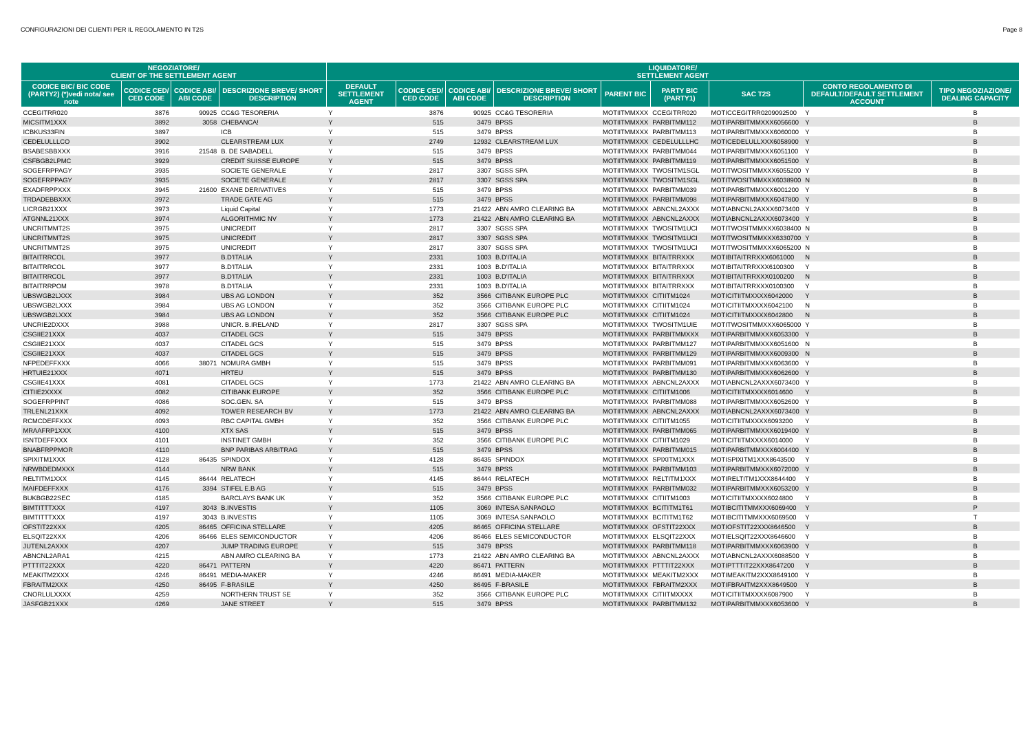CONFIGURAZIONI DEI CLIENTI PER IL REGOLAMENTO IN T2S Page 8
| NEGOZIATORE/ CLIENT OF THE SETTLEMENT AGENT | | | | LIQUIDATORE/ SETTLEMENT AGENT | | | | | | | | |
| --- | --- | --- | --- | --- | --- | --- | --- | --- | --- | --- | --- | --- |
| CODICE BIC/ BIC CODE (PARTY2) (*)vedi nota/ see note | CODICE CED/ CED CODE | CODICE ABI/ ABI CODE | DESCRIZIONE BREVE/ SHORT DESCRIPTION | DEFAULT SETTLEMENT AGENT | CODICE CED/ CED CODE | CODICE ABI/ ABI CODE | DESCRIZIONE BREVE/ SHORT DESCRIPTION | PARENT BIC | PARTY BIC (PARTY1) | SAC T2S | CONTO REGOLAMENTO DI DEFAULT/DEFAULT SETTLEMENT ACCOUNT | TIPO NEGOZIAZIONE/ DEALING CAPACITY |
| CCEGITRR020 | 3876 | 90925 | CC&G TESORERIA | Y | 3876 | 90925 | CC&G TESORERIA | MOTIITMMXXX | CCEGITRR020 | MOTICCEGITRR0209092500 | Y | B |
| MICSITM1XXX | 3892 | 3058 | CHEBANCA! | Y | 515 | 3479 | BPSS | MOTIITMMXXX | PARBITMM112 | MOTIPARBITMMXXX6056600 | Y | B |
| ICBKUS33FIN | 3897 | | ICB | Y | 515 | 3479 | BPSS | MOTIITMMXXX | PARBITMM113 | MOTIPARBITMMXXX6060000 | Y | B |
| CEDELULLLCO | 3902 | | CLEARSTREAM LUX | Y | 2749 | 12932 | CLEARSTREAM LUX | MOTIITMMXXX | CEDELULLLHC | MOTICEDELULLXXX6058900 | Y | B |
| BSABESBBXXX | 3916 | 21548 | B. DE SABADELL | Y | 515 | 3479 | BPSS | MOTIITMMXXX | PARBITMM044 | MOTIPARBITMMXXX6051100 | Y | B |
| CSFBGB2LPMC | 3929 | | CREDIT SUISSE EUROPE | Y | 515 | 3479 | BPSS | MOTIITMMXXX | PARBITMM119 | MOTIPARBITMMXXX6051500 | Y | B |
| SOGEFRPPAGY | 3935 | | SOCIETE GENERALE | Y | 2817 | 3307 | SGSS SPA | MOTIITMMXXX | TWOSITM1SGL | MOTITWOSITMMXXX6055200 | Y | B |
| SOGEFRPPAGY | 3935 | | SOCIETE GENERALE | Y | 2817 | 3307 | SGSS SPA | MOTIITMMXXX | TWOSITM1SGL | MOTITWOSITMMXXX6038900 | N | B |
| EXADFRPPXXX | 3945 | 21600 | EXANE DERIVATIVES | Y | 515 | 3479 | BPSS | MOTIITMMXXX | PARBITMM039 | MOTIPARBITMMXXX6001200 | Y | B |
| TRDADEBBXXX | 3972 | | TRADE GATE AG | Y | 515 | 3479 | BPSS | MOTIITMMXXX | PARBITMM098 | MOTIPARBITMMXXX6047800 | Y | B |
| LICRGB21XXX | 3973 | | Liquid Capital | Y | 1773 | 21422 | ABN AMRO CLEARING BA | MOTIITMMXXX | ABNCNL2AXXX | MOTIABNCNL2AXXX6073400 | Y | B |
| ATGNNL21XXX | 3974 | | ALGORITHMIC NV | Y | 1773 | 21422 | ABN AMRO CLEARING BA | MOTIITMMXXX | ABNCNL2AXXX | MOTIABNCNL2AXXX6073400 | Y | B |
| UNCRITMMT2S | 3975 | | UNICREDIT | Y | 2817 | 3307 | SGSS SPA | MOTIITMMXXX | TWOSITM1UCI | MOTITWOSITMMXXX6038400 | N | B |
| UNCRITMMT2S | 3975 | | UNICREDIT | Y | 2817 | 3307 | SGSS SPA | MOTIITMMXXX | TWOSITM1UCI | MOTITWOSITMMXXX6330700 | Y | B |
| UNCRITMMT2S | 3975 | | UNICREDIT | Y | 2817 | 3307 | SGSS SPA | MOTIITMMXXX | TWOSITM1UCI | MOTITWOSITMMXXX6065200 | N | B |
| BITAITRRCOL | 3977 | | B.D'ITALIA | Y | 2331 | 1003 | B.D'ITALIA | MOTIITMMXXX | BITAITRRXXX | MOTIBITAITRRXXX6061000 | N | B |
| BITAITRRCOL | 3977 | | B.D'ITALIA | Y | 2331 | 1003 | B.D'ITALIA | MOTIITMMXXX | BITAITRRXXX | MOTIBITAITRRXXX6100300 | Y | B |
| BITAITRRCOL | 3977 | | B.D'ITALIA | Y | 2331 | 1003 | B.D'ITALIA | MOTIITMMXXX | BITAITRRXXX | MOTIBITAITRRXXX0100200 | N | B |
| BITAITRRPOM | 3978 | | B.D'ITALIA | Y | 2331 | 1003 | B.D'ITALIA | MOTIITMMXXX | BITAITRRXXX | MOTIBITAITRRXXX0100300 | Y | B |
| UBSWGB2LXXX | 3984 | | UBS AG LONDON | Y | 352 | 3566 | CITIBANK EUROPE PLC | MOTIITMMXXX | CITIITM1024 | MOTICITIITMXXXX6042000 | Y | B |
| UBSWGB2LXXX | 3984 | | UBS AG LONDON | Y | 352 | 3566 | CITIBANK EUROPE PLC | MOTIITMMXXX | CITIITM1024 | MOTICITIITMXXXX6042100 | N | B |
| UBSWGB2LXXX | 3984 | | UBS AG LONDON | Y | 352 | 3566 | CITIBANK EUROPE PLC | MOTIITMMXXX | CITIITM1024 | MOTICITIITMXXXX6042800 | N | B |
| UNCRIE2DXXX | 3988 | | UNICR. B.IRELAND | Y | 2817 | 3307 | SGSS SPA | MOTIITMMXXX | TWOSITM1UIE | MOTITWOSITMMXXX6065000 | Y | B |
| CSGIIE21XXX | 4037 | | CITADEL GCS | Y | 515 | 3479 | BPSS | MOTIITMMXXX | PARBITMMXXX | MOTIPARBITMMXXX6053300 | Y | B |
| CSGIIE21XXX | 4037 | | CITADEL GCS | Y | 515 | 3479 | BPSS | MOTIITMMXXX | PARBITMM127 | MOTIPARBITMMXXX6051600 | N | B |
| CSGIIE21XXX | 4037 | | CITADEL GCS | Y | 515 | 3479 | BPSS | MOTIITMMXXX | PARBITMM129 | MOTIPARBITMMXXX6009300 | N | B |
| NFPEDEFFXXX | 4066 | 38071 | NOMURA GMBH | Y | 515 | 3479 | BPSS | MOTIITMMXXX | PARBITMM091 | MOTIPARBITMMXXX6063600 | Y | B |
| HRTUIE21XXX | 4071 | | HRTEU | Y | 515 | 3479 | BPSS | MOTIITMMXXX | PARBITMM130 | MOTIPARBITMMXXX6062600 | Y | B |
| CSGIIE41XXX | 4081 | | CITADEL GCS | Y | 1773 | 21422 | ABN AMRO CLEARING BA | MOTIITMMXXX | ABNCNL2AXXX | MOTIABNCNL2AXXX6073400 | Y | B |
| CITIIE2XXXX | 4082 | | CITIBANK EUROPE | Y | 352 | 3566 | CITIBANK EUROPE PLC | MOTIITMMXXX | CITIITM1006 | MOTICITIITMXXXX6014600 | Y | B |
| SOGEFRPPINT | 4086 | | SOC.GEN. SA | Y | 515 | 3479 | BPSS | MOTIITMMXXX | PARBITMM088 | MOTIPARBITMMXXX6052600 | Y | B |
| TRLENL21XXX | 4092 | | TOWER RESEARCH BV | Y | 1773 | 21422 | ABN AMRO CLEARING BA | MOTIITMMXXX | ABNCNL2AXXX | MOTIABNCNL2AXXX6073400 | Y | B |
| RCMCDEFFXXX | 4093 | | RBC CAPITAL GMBH | Y | 352 | 3566 | CITIBANK EUROPE PLC | MOTIITMMXXX | CITIITM1055 | MOTICITIITMXXXX6093200 | Y | B |
| MRAAFRP1XXX | 4100 | | XTX SAS | Y | 515 | 3479 | BPSS | MOTIITMMXXX | PARBITMM065 | MOTIPARBITMMXXX6019400 | Y | B |
| ISNTDEFFXXX | 4101 | | INSTINET GMBH | Y | 352 | 3566 | CITIBANK EUROPE PLC | MOTIITMMXXX | CITIITM1029 | MOTICITIITMXXXX6014000 | Y | B |
| BNABFRPPMOR | 4110 | | BNP PARIBAS ARBITRAG | Y | 515 | 3479 | BPSS | MOTIITMMXXX | PARBITMM015 | MOTIPARBITMMXXX6004400 | Y | B |
| SPIXITM1XXX | 4128 | 86435 | SPINDOX | Y | 4128 | 86435 | SPINDOX | MOTIITMMXXX | SPIXITM1XXX | MOTISPIXITM1XXX8643500 | Y | B |
| NRWBDEDMXXX | 4144 | | NRW BANK | Y | 515 | 3479 | BPSS | MOTIITMMXXX | PARBITMM103 | MOTIPARBITMMXXX6072000 | Y | B |
| RELTITM1XXX | 4145 | 86444 | RELATECH | Y | 4145 | 86444 | RELATECH | MOTIITMMXXX | RELTITM1XXX | MOTIRELTITM1XXX8644400 | Y | B |
| MAIFDEFFXXX | 4176 | 3394 | STIFEL E.B AG | Y | 515 | 3479 | BPSS | MOTIITMMXXX | PARBITMM032 | MOTIPARBITMMXXX6053200 | Y | B |
| BUKBGB22SEC | 4185 | | BARCLAYS BANK UK | Y | 352 | 3566 | CITIBANK EUROPE PLC | MOTIITMMXXX | CITIITM1003 | MOTICITIITMXXXX6024800 | Y | B |
| BIMTITTTXXX | 4197 | 3043 | B.INVESTIS | Y | 1105 | 3069 | INTESA SANPAOLO | MOTIITMMXXX | BCITITM1T61 | MOTIBCITITMMXXX6069400 | Y | P |
| BIMTITTTXXX | 4197 | 3043 | B.INVESTIS | Y | 1105 | 3069 | INTESA SANPAOLO | MOTIITMMXXX | BCITITM1T62 | MOTIBCITITMMXXX6069500 | Y | T |
| OFSTIT22XXX | 4205 | 86465 | OFFICINA STELLARE | Y | 4205 | 86465 | OFFICINA STELLARE | MOTIITMMXXX | OFSTIT22XXX | MOTIOFSTIT22XXX8646500 | Y | B |
| ELSQIT22XXX | 4206 | 86466 | ELES SEMICONDUCTOR | Y | 4206 | 86466 | ELES SEMICONDUCTOR | MOTIITMMXXX | ELSQIT22XXX | MOTIELSQIT22XXX8646600 | Y | B |
| JUTENL2AXXX | 4207 | | JUMP TRADING EUROPE | Y | 515 | 3479 | BPSS | MOTIITMMXXX | PARBITMM118 | MOTIPARBITMMXXX6063900 | Y | B |
| ABNCNL2ARA1 | 4215 | | ABN AMRO CLEARING BA | Y | 1773 | 21422 | ABN AMRO CLEARING BA | MOTIITMMXXX | ABNCNL2AXXX | MOTIABNCNL2AXXX6088500 | Y | B |
| PTTTIT22XXX | 4220 | 86471 | PATTERN | Y | 4220 | 86471 | PATTERN | MOTIITMMXXX | PTTTIT22XXX | MOTIPTTTIT22XXX8647200 | Y | B |
| MEAKITM2XXX | 4246 | 86491 | MEDIA-MAKER | Y | 4246 | 86491 | MEDIA-MAKER | MOTIITMMXXX | MEAKITM2XXX | MOTIMEAKITM2XXX8649100 | Y | B |
| FBRAITM2XXX | 4250 | 86495 | F-BRASILE | Y | 4250 | 86495 | F-BRASILE | MOTIITMMXXX | FBRAITM2XXX | MOTIFBRAITM2XXX8649500 | Y | B |
| CNORLULXXXX | 4259 | | NORTHERN TRUST SE | Y | 352 | 3566 | CITIBANK EUROPE PLC | MOTIITMMXXX | CITIITMXXXX | MOTICITIITMXXXX6087900 | Y | B |
| JASFGB21XXX | 4269 | | JANE STREET | Y | 515 | 3479 | BPSS | MOTIITMMXXX | PARBITMM132 | MOTIPARBITMMXXX6053600 | Y | B |